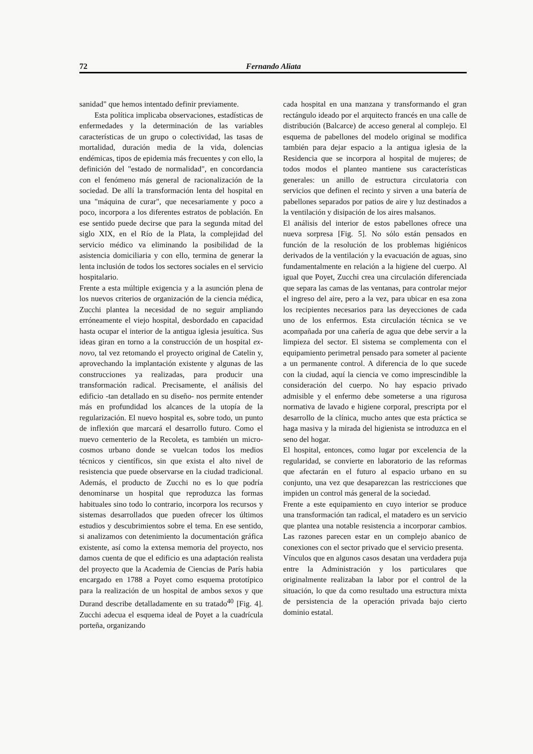72 Fernando Aliata
sanidad" que hemos intentado definir previamente.
Esta política implicaba observaciones, estadísticas de enfermedades y la determinación de las variables características de un grupo o colectividad, las tasas de mortalidad, duración media de la vida, dolencias endémicas, tipos de epidemia más frecuentes y con ello, la definición del "estado de normalidad", en concordancia con el fenómeno más general de racionalización de la sociedad. De allí la transformación lenta del hospital en una "máquina de curar", que necesariamente y poco a poco, incorpora a los diferentes estratos de población. En ese sentido puede decirse que para la segunda mitad del siglo XIX, en el Río de la Plata, la complejidad del servicio médico va eliminando la posibilidad de la asistencia domiciliaria y con ello, termina de generar la lenta inclusión de todos los sectores sociales en el servicio hospitalario.
Frente a esta múltiple exigencia y a la asunción plena de los nuevos criterios de organización de la ciencia médica, Zucchi plantea la necesidad de no seguir ampliando erróneamente el viejo hospital, desbordado en capacidad hasta ocupar el interior de la antigua iglesia jesuítica. Sus ideas giran en torno a la construcción de un hospital ex-novo, tal vez retomando el proyecto original de Catelin y, aprovechando la implantación existente y algunas de las construcciones ya realizadas, para producir una transformación radical. Precisamente, el análisis del edificio -tan detallado en su diseño- nos permite entender más en profundidad los alcances de la utopía de la regularización. El nuevo hospital es, sobre todo, un punto de inflexión que marcará el desarrollo futuro. Como el nuevo cementerio de la Recoleta, es también un micro-cosmos urbano donde se vuelcan todos los medios técnicos y científicos, sin que exista el alto nivel de resistencia que puede observarse en la ciudad tradicional. Además, el producto de Zucchi no es lo que podría denominarse un hospital que reproduzca las formas habituales sino todo lo contrario, incorpora los recursos y sistemas desarrollados que pueden ofrecer los últimos estudios y descubrimientos sobre el tema. En ese sentido, si analizamos con detenimiento la documentación gráfica existente, así como la extensa memoria del proyecto, nos damos cuenta de que el edificio es una adaptación realista del proyecto que la Academia de Ciencias de París habia encargado en 1788 a Poyet como esquema prototípico para la realización de un hospital de ambos sexos y que Durand describe detalladamente en su tratado<sup>40</sup> [Fig. 4]. Zucchi adecua el esquema ideal de Poyet a la cuadrícula porteña, organizando
cada hospital en una manzana y transformando el gran rectángulo ideado por el arquitecto francés en una calle de distribución (Balcarce) de acceso general al complejo. El esquema de pabellones del modelo original se modifica también para dejar espacio a la antigua iglesia de la Residencia que se incorpora al hospital de mujeres; de todos modos el planteo mantiene sus características generales: un anillo de estructura circulatoria con servicios que definen el recinto y sirven a una batería de pabellones separados por patios de aire y luz destinados a la ventilación y disipación de los aires malsanos.
El análisis del interior de estos pabellones ofrece una nueva sorpresa [Fig. 5]. No sólo están pensados en función de la resolución de los problemas higiénicos derivados de la ventilación y la evacuación de aguas, sino fundamentalmente en relación a la higiene del cuerpo. Al igual que Poyet, Zucchi crea una circulación diferenciada que separa las camas de las ventanas, para controlar mejor el ingreso del aire, pero a la vez, para ubicar en esa zona los recipientes necesarios para las deyecciones de cada uno de los enfermos. Esta circulación técnica se ve acompañada por una cañería de agua que debe servir a la limpieza del sector. El sistema se complementa con el equipamiento perimetral pensado para someter al paciente a un permanente control. A diferencia de lo que sucede con la ciudad, aquí la ciencia ve como imprescindible la consideración del cuerpo. No hay espacio privado admisible y el enfermo debe someterse a una rigurosa normativa de lavado e higiene corporal, prescripta por el desarrollo de la clínica, mucho antes que esta práctica se haga masiva y la mirada del higienista se introduzca en el seno del hogar.
El hospital, entonces, como lugar por excelencia de la regularidad, se convierte en laboratorio de las reformas que afectarán en el futuro al espacio urbano en su conjunto, una vez que desaparezcan las restricciones que impiden un control más general de la sociedad.
Frente a este equipamiento en cuyo interior se produce una transformación tan radical, el matadero es un servicio que plantea una notable resistencia a incorporar cambios. Las razones parecen estar en un complejo abanico de conexiones con el sector privado que el servicio presenta.
Vínculos que en algunos casos desatan una verdadera puja entre la Administración y los particulares que originalmente realizaban la labor por el control de la situación, lo que da como resultado una estructura mixta de persistencia de la operación privada bajo cierto dominio estatal.